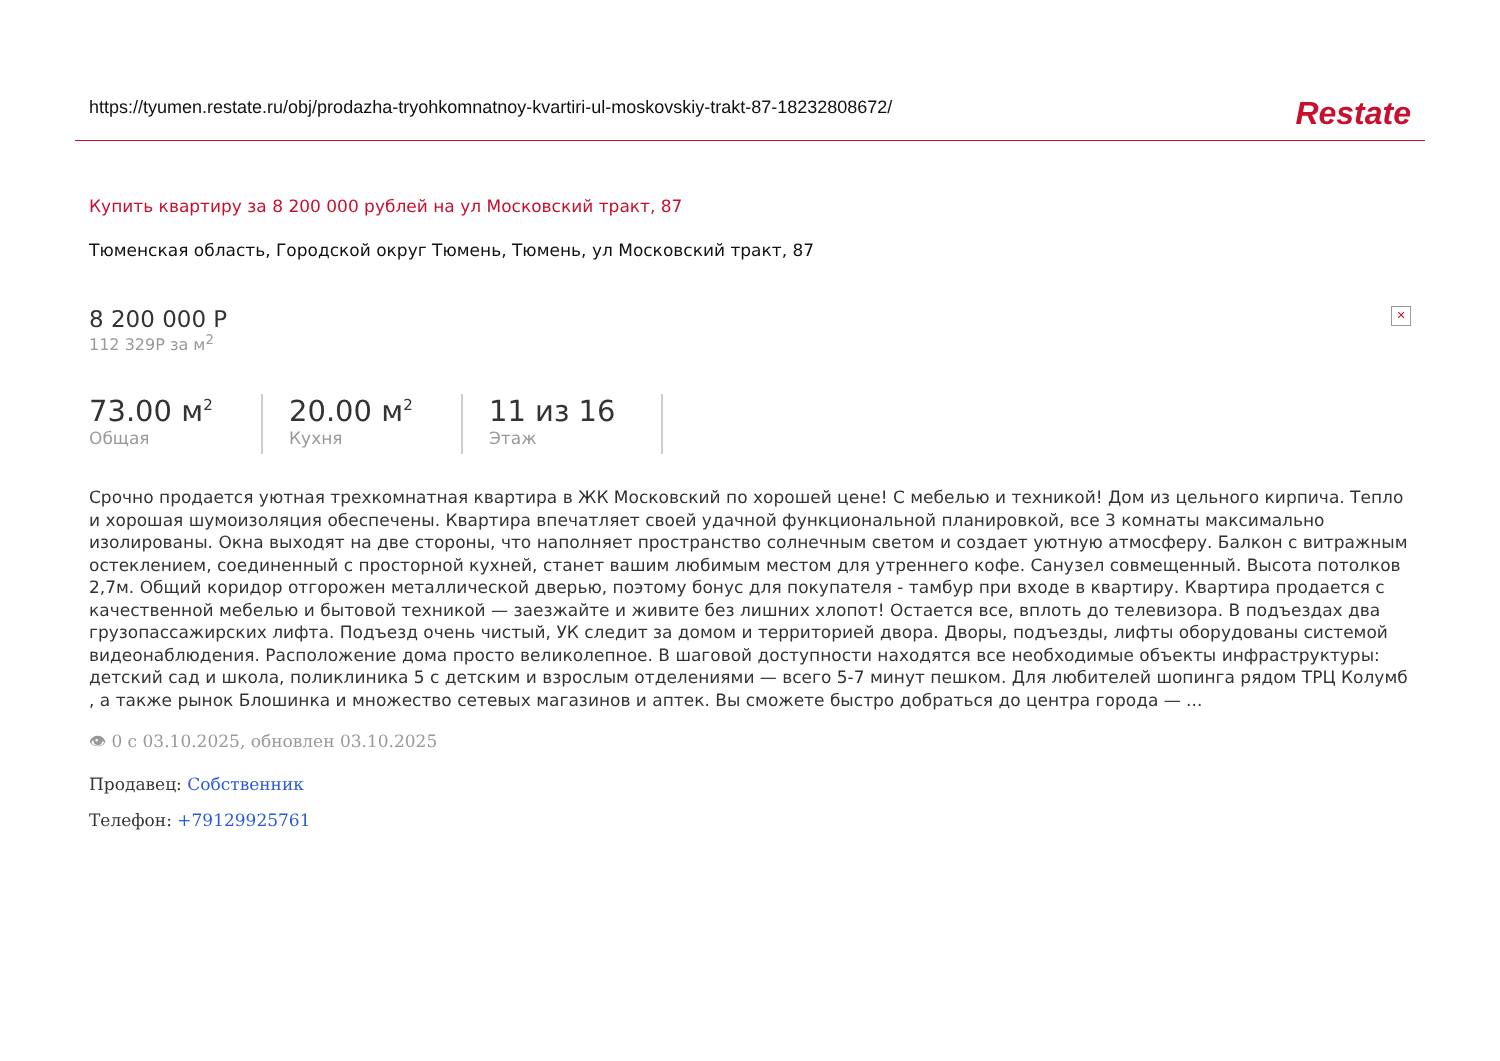https://tyumen.restate.ru/obj/prodazha-tryohkomnatnoy-kvartiri-ul-moskovskiy-trakt-87-18232808672/
Restate
Купить квартиру за 8 200 000 рублей на ул Московский тракт, 87
Тюменская область, Городской округ Тюмень, Тюмень, ул Московский тракт, 87
8 200 000 Р
112 329Р за м<sup>2</sup>
✕
73.00 м<sup>2</sup>
Общая
20.00 м<sup>2</sup>
Кухня
11 из 16
Этаж
Срочно продается уютная трехкомнатная квартира в ЖК Московский по хорошей цене! С мебелью и техникой! Дом из цельного кирпича. Тепло и хорошая шумоизоляция обеспечены. Квартира впечатляет своей удачной функциональной планировкой, все 3 комнаты максимально изолированы. Окна выходят на две стороны, что наполняет пространство солнечным светом и создает уютную атмосферу. Балкон с витражным остеклением, соединенный с просторной кухней, станет вашим любимым местом для утреннего кофе. Санузел совмещенный. Высота потолков 2,7м. Общий коридор отгорожен металлической дверью, поэтому бонус для покупателя - тамбур при входе в квартиру. Квартира продается с качественной мебелью и бытовой техникой — заезжайте и живите без лишних хлопот! Остается все, вплоть до телевизора. В подъездах два грузопассажирских лифта. Подъезд очень чистый, УК следит за домом и территорией двора. Дворы, подъезды, лифты оборудованы системой видеонаблюдения. Расположение дома просто великолепное. В шаговой доступности находятся все необходимые объекты инфраструктуры: детский сад и школа, поликлиника 5 с детским и взрослым отделениями — всего 5-7 минут пешком. Для любителей шопинга рядом ТРЦ Колумб , а также рынок Блошинка и множество сетевых магазинов и аптек. Вы сможете быстро добраться до центра города — ...
👁 0 с 03.10.2025, обновлен 03.10.2025
Продавец: Собственник
Телефон: +79129925761